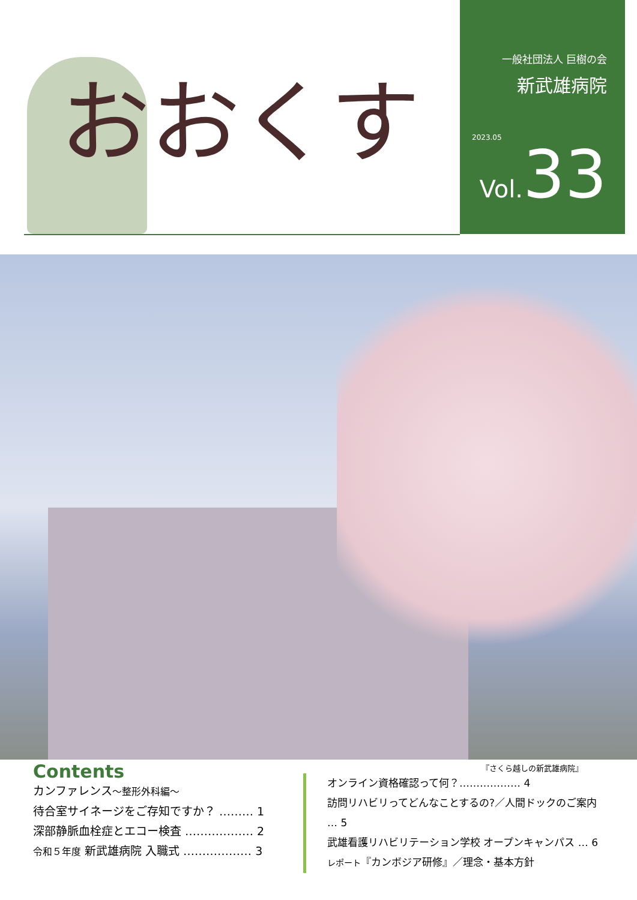おおくす
一般社団法人 巨樹の会
新武雄病院
2023.05
Vol. 33
『さくら越しの新武雄病院』
Contents
カンファレンス～整形外科編～
待合室サイネージをご存知ですか？ ……… 1
深部静脈血栓症とエコー検査 ……………… 2
令和５年度 新武雄病院 入職式 ……………… 3
オンライン資格確認って何？……………… 4
訪問リハビリってどんなことするの?／人間ドックのご案内 … 5
武雄看護リハビリテーション学校 オープンキャンパス … 6
レポート『カンボジア研修』／理念・基本方針